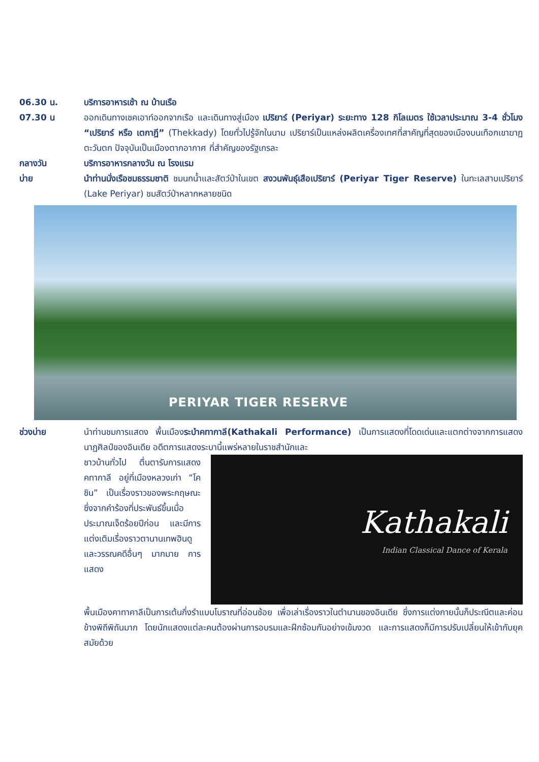06.30 น. บริการอาหารเช้า ณ บ้านเรือ
07.30 น ออกเดินทางเชคเอาท์ออกจากเรือ และเดินทางสู่เมือง เปริยาร์ (Periyar) ระยะทาง 128 กิโลเมตร ใช้เวลาประมาณ 3-4 ชั่วโมง “เปริยาร์ หรือ เตกาฎี” (Thekkady) โดยทั่วไปรู้จักในนาม เปริยาร์เป็นแหล่งผลิตเครื่องเทศที่สาคัญที่สุดของเมืองบนเทือกเขาฆาฏตะวันตก ปัจจุบันเป็นเมืองตากอากาศ ที่สำคัญของรัฐเกรละ
กลางวัน บริการอาหารกลางวัน ณ โรงแรม
บ่าย นำท่านนั่งเรือชมธรรมชาติ ชมนกน้ำและสัตว์ป่าในเขต สงวนพันธุ์เสือเปริยาร์ (Periyar Tiger Reserve) ในทะเลสาบเปริยาร์ (Lake Periyar) ชมสัตว์ป่าหลากหลายชนิด
PERIYAR TIGER RESERVE
ช่วงบ่าย นำท่านชมการแสดง พื้นเมืองระบำคทากาลี(Kathakali Performance) เป็นการแสดงที่โดดเด่นและแตกต่างจากการแสดงนาฏศิลป์ของอินเดีย อดีตการแสดงระบานี้แพร่หลายในราชสำนักและ
ชาวบ้านทั่วไป ตื่นตารับการแสดงคทากาลี อยู่ที่เมืองหลวงเก่า “โคชิน” เป็นเรื่องราวของพระกฤษณะ ซึ่งจากคำร้องที่ประพันธ์ขึ้นเมื่อประมาณเจ็ดร้อยปีก่อน และมีการแต่งเติมเรื่องราวตานานเทพฮินดูและวรรณคดีอื่นๆ มากมาย การแสดง
Kathakali
Indian Classical Dance of Kerala
พื้นเมืองคาทาคาลีเป็นการเต้นกึ่งรำแบบโบราณที่อ่อนช้อย เพื่อเล่าเรื่องราวในตำนานของอินเดีย ซึ่งการแต่งกายนั้นก็ประณีตและค่อนข้างพิถีพิถันมาก โดยนักแสดงแต่ละคนต้องผ่านการอบรมและฝึกซ้อมกันอย่างเข้มงวด และการแสดงก็มีการปรับเปลี่ยนให้เข้ากับยุคสมัยด้วย